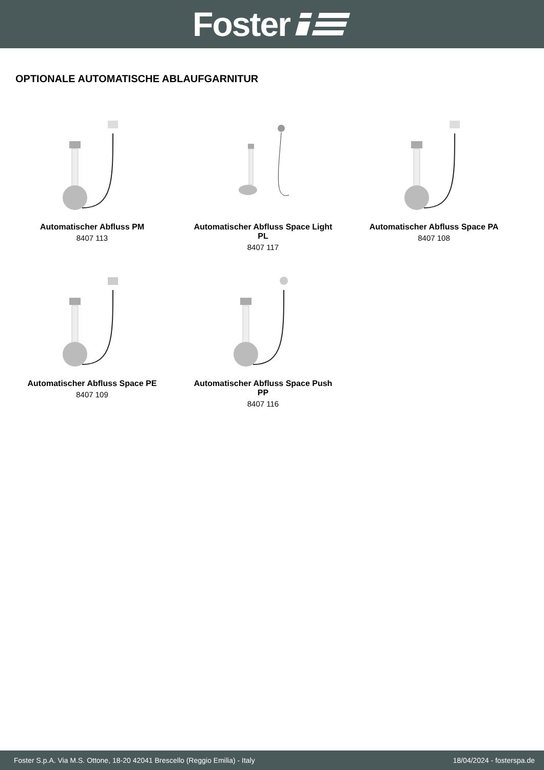Foster
OPTIONALE AUTOMATISCHE ABLAUFGARNITUR
Automatischer Abfluss PM
8407 113
Automatischer Abfluss Space Light PL
8407 117
Automatischer Abfluss Space PA
8407 108
Automatischer Abfluss Space PE
8407 109
Automatischer Abfluss Space Push PP
8407 116
Foster S.p.A. Via M.S. Ottone, 18-20 42041 Brescello (Reggio Emilia) - Italy 18/04/2024 - fosterspa.de